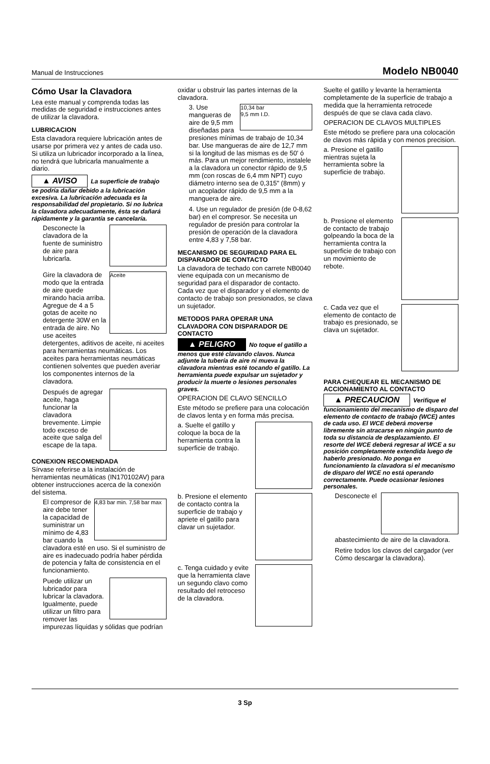Manual de Instrucciones Modelo NB0040
Cómo Usar la Clavadora
Lea este manual y comprenda todas las medidas de seguridad e instrucciones antes de utilizar la clavadora.
LUBRICACION
Esta clavadora requiere lubricación antes de usarse por primera vez y antes de cada uso. Si utiliza un lubricador incorporado a la línea, no tendrá que lubricarla manualmente a diario.
▲ AVISO La superficie de trabajo se podría dañar debido a la lubricación excesiva. La lubricación adecuada es la responsabilidad del propietario. Si no lubrica la clavadora adecuadamente, ésta se dañará rápidamente y la garantía se cancelaría.
1. Desconecte la clavadora de la fuente de suministro de aire para lubricarla.
2. Aceite
Gire la clavadora de modo que la entrada de aire quede mirando hacia arriba. Agregue de 4 a 5 gotas de aceite no detergente 30W en la entrada de aire. No use aceites detergentes, aditivos de aceite, ni aceites para herramientas neumáticas. Los aceites para herramientas neumáticas contienen solventes que pueden averiar los componentes internos de la clavadora.
3. Después de agregar aceite, haga funcionar la clavadora brevemente. Limpie todo exceso de aceite que salga del escape de la tapa.
CONEXION RECOMENDADA
Sírvase referirse a la instalación de herramientas neumáticas (IN170102AV) para obtener instrucciones acerca de la conexión del sistema.
1. 4,83 bar min. 7,58 bar max
El compresor de aire debe tener la capacidad de suministrar un mínimo de 4,83 bar cuando la clavadora esté en uso. Si el suministro de aire es inadecuado podría haber pérdida de potencia y falta de consistencia en el funcionamiento.
2. Puede utilizar un lubricador para lubricar la clavadora. Igualmente, puede utilizar un filtro para remover las impurezas líquidas y sólidas que podrían
oxidar u obstruir las partes internas de la clavadora.
3. 10,34 bar
9,5 mm I.D.
3. Use mangueras de aire de 9,5 mm diseñadas para presiones mínimas de trabajo de 10,34 bar. Use mangueras de aire de 12,7 mm si la longitud de las mismas es de 50’ ó más. Para un mejor rendimiento, instalele a la clavadora un conector rápido de 9,5 mm (con roscas de 6,4 mm NPT) cuyo diámetro interno sea de 0,315" (8mm) y un acoplador rápido de 9,5 mm a la manguera de aire.
4. 4. Use un regulador de presión (de 0-8,62 bar) en el compresor. Se necesita un regulador de presión para controlar la presión de operación de la clavadora entre 4,83 y 7,58 bar.
MECANISMO DE SEGURIDAD PARA EL DISPARADOR DE CONTACTO
La clavadora de techado con carrete NB0040 viene equipada con un mecanismo de seguridad para el disparador de contacto. Cada vez que el disparador y el elemento de contacto de trabajo son presionados, se clava un sujetador.
METODOS PARA OPERAR UNA CLAVADORA CON DISPARADOR DE CONTACTO
▲ PELIGRO No toque el gatillo a menos que esté clavando clavos. Nunca adjunte la tubería de aire ni mueva la clavadora mientras esté tocando el gatillo. La herramienta puede expulsar un sujetador y producir la muerte o lesiones personales graves.
OPERACION DE CLAVO SENCILLO
Este método se prefiere para una colocación de clavos lenta y en forma más precisa.
a. Suelte el gatillo y coloque la boca de la herramienta contra la superficie de trabajo.
b. Presione el elemento de contacto contra la superficie de trabajo y apriete el gatillo para clavar un sujetador.
c. Tenga cuidado y evite que la herramienta clave un segundo clavo como resultado del retroceso de la clavadora.
Suelte el gatillo y levante la herramienta completamente de la superficie de trabajo a medida que la herramienta retrocede después de que se clava cada clavo.
OPERACION DE CLAVOS MULTIPLES
Este método se prefiere para una colocación de clavos más rápida y con menos precision.
a. Presione el gatillo mientras sujeta la herramienta sobre la superficie de trabajo.
b. Presione el elemento de contacto de trabajo golpeando la boca de la herramienta contra la superficie de trabajo con un movimiento de rebote.
c. Cada vez que el elemento de contacto de trabajo es presionado, se clava un sujetador.
PARA CHEQUEAR EL MECANISMO DE ACCIONAMIENTO AL CONTACTO
▲ PRECAUCION Verifique el funcionamiento del mecanismo de disparo del elemento de contacto de trabajo (WCE) antes de cada uso. El WCE deberá moverse libremente sin atracarse en ningún punto de toda su distancia de desplazamiento. El resorte del WCE deberá regresar al WCE a su posición completamente extendida luego de haberlo presionado. No ponga en funcionamiento la clavadora si el mecanismo de disparo del WCE no está operando correctamente. Puede ocasionar lesiones personales.
1. Desconecte el abastecimiento de aire de la clavadora.
2. Retire todos los clavos del cargador (ver Cómo descargar la clavadora).
3 Sp